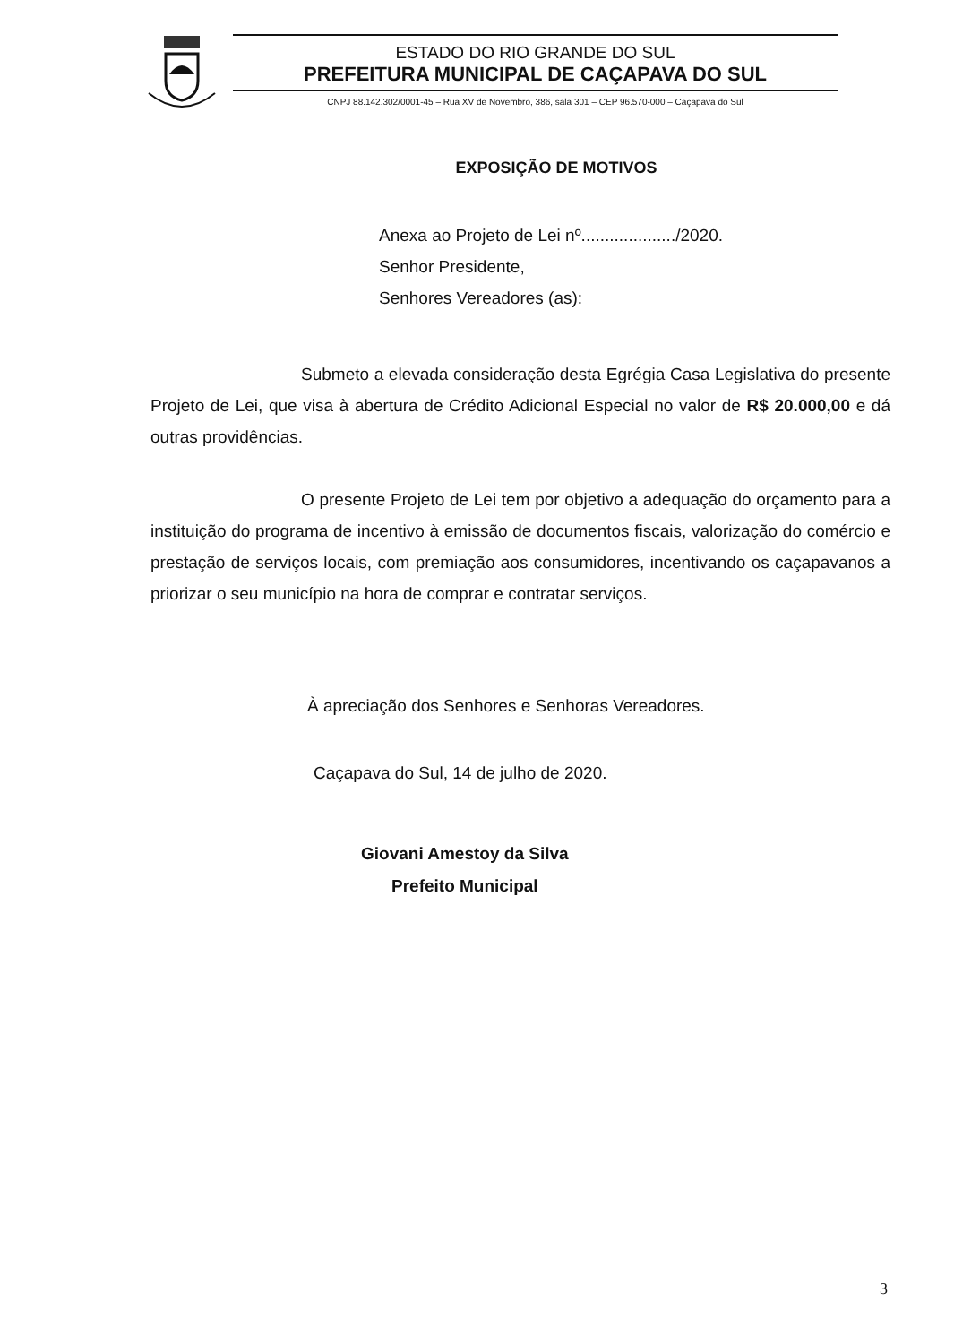ESTADO DO RIO GRANDE DO SUL
PREFEITURA MUNICIPAL DE CAÇAPAVA DO SUL
CNPJ 88.142.302/0001-45 – Rua XV de Novembro, 386, sala 301 – CEP 96.570-000 – Caçapava do Sul
EXPOSIÇÃO DE MOTIVOS
Anexa ao Projeto de Lei nº..................../2020.
Senhor Presidente,
Senhores Vereadores (as):
Submeto a elevada consideração desta Egrégia Casa Legislativa do presente Projeto de Lei, que visa à abertura de Crédito Adicional Especial no valor de R$ 20.000,00 e dá outras providências.
O presente Projeto de Lei tem por objetivo a adequação do orçamento para a instituição do programa de incentivo à emissão de documentos fiscais, valorização do comércio e prestação de serviços locais, com premiação aos consumidores, incentivando os caçapavanos a priorizar o seu município na hora de comprar e contratar serviços.
À apreciação dos Senhores e Senhoras Vereadores.
Caçapava do Sul, 14 de julho de 2020.
Giovani Amestoy da Silva
Prefeito Municipal
3